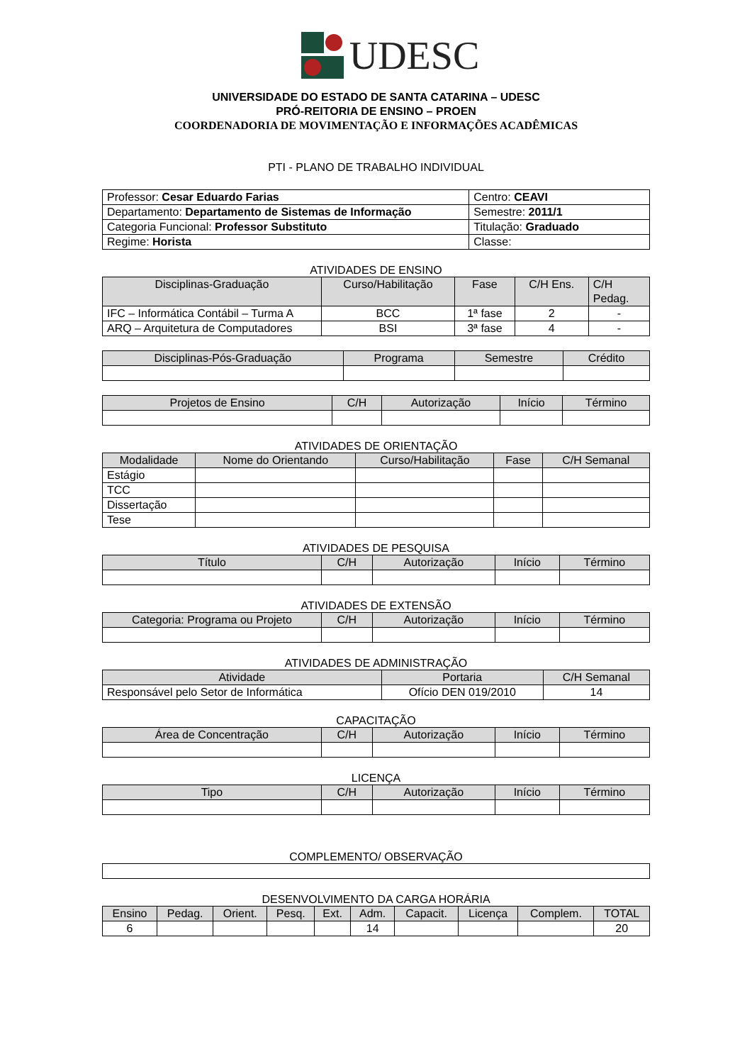UDESC
UNIVERSIDADE DO ESTADO DE SANTA CATARINA – UDESC
PRÓ-REITORIA DE ENSINO – PROEN
COORDENADORIA DE MOVIMENTAÇÃO E INFORMAÇÕES ACADÊMICAS
PTI - PLANO DE TRABALHO INDIVIDUAL
| Professor: Cesar Eduardo Farias | Centro: CEAVI |
| Departamento: Departamento de Sistemas de Informação | Semestre: 2011/1 |
| Categoria Funcional: Professor Substituto | Titulação: Graduado |
| Regime: Horista | Classe: |
ATIVIDADES DE ENSINO
| Disciplinas-Graduação | Curso/Habilitação | Fase | C/H Ens. | C/H Pedag. |
| --- | --- | --- | --- | --- |
| IFC – Informática Contábil – Turma A | BCC | 1ª fase | 2 | - |
| ARQ – Arquitetura de Computadores | BSI | 3ª fase | 4 | - |
| Disciplinas-Pós-Graduação | Programa | Semestre | Crédito |
| --- | --- | --- | --- |
| Projetos de Ensino | C/H | Autorização | Início | Término |
| --- | --- | --- | --- | --- |
ATIVIDADES DE ORIENTAÇÃO
| Modalidade | Nome do Orientando | Curso/Habilitação | Fase | C/H Semanal |
| --- | --- | --- | --- | --- |
| Estágio | | | | |
| TCC | | | | |
| Dissertação | | | | |
| Tese | | | | |
ATIVIDADES DE PESQUISA
| Título | C/H | Autorização | Início | Término |
| --- | --- | --- | --- | --- |
ATIVIDADES DE EXTENSÃO
| Categoria: Programa ou Projeto | C/H | Autorização | Início | Término |
| --- | --- | --- | --- | --- |
ATIVIDADES DE ADMINISTRAÇÃO
| Atividade | Portaria | C/H Semanal |
| --- | --- | --- |
| Responsável pelo Setor de Informática | Ofício DEN 019/2010 | 14 |
CAPACITAÇÃO
| Área de Concentração | C/H | Autorização | Início | Término |
| --- | --- | --- | --- | --- |
LICENÇA
| Tipo | C/H | Autorização | Início | Término |
| --- | --- | --- | --- | --- |
COMPLEMENTO/ OBSERVAÇÃO
DESENVOLVIMENTO DA CARGA HORÁRIA
| Ensino | Pedag. | Orient. | Pesq. | Ext. | Adm. | Capacit. | Licença | Complem. | TOTAL |
| --- | --- | --- | --- | --- | --- | --- | --- | --- | --- |
| 6 | | | | | 14 | | | | 20 |